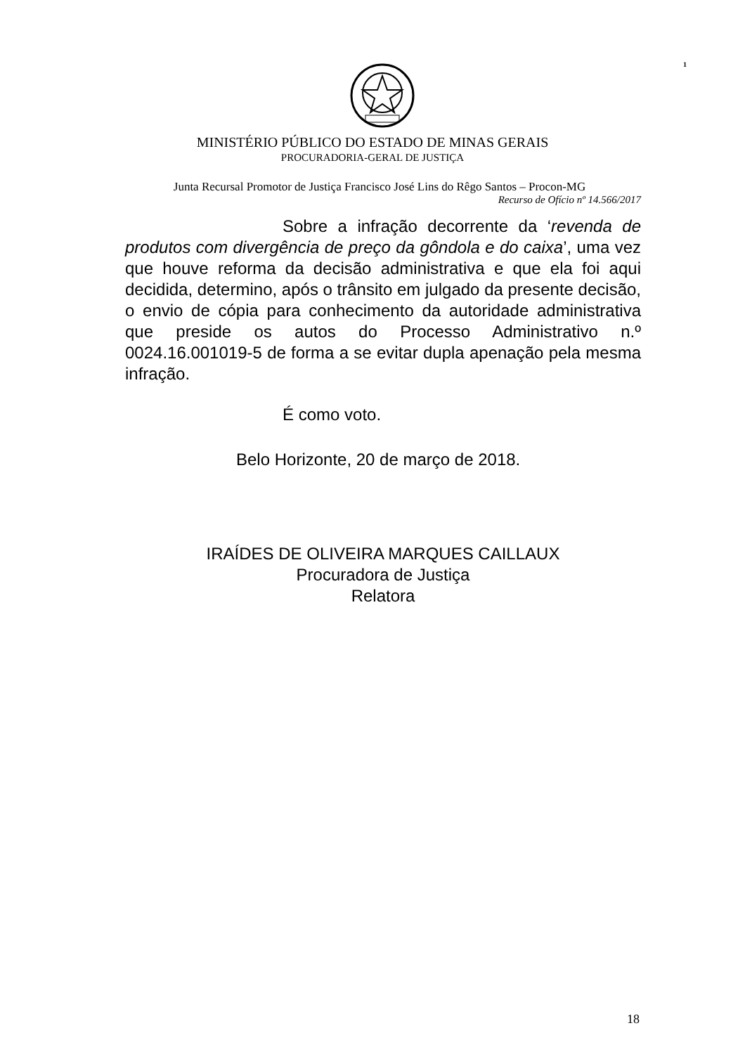1
MINISTÉRIO PÚBLICO DO ESTADO DE MINAS GERAIS
PROCURADORIA-GERAL DE JUSTIÇA
Junta Recursal Promotor de Justiça Francisco José Lins do Rêgo Santos – Procon-MG
Recurso de Ofício nº 14.566/2017
Sobre a infração decorrente da ‘revenda de produtos com divergência de preço da gôndola e do caixa’, uma vez que houve reforma da decisão administrativa e que ela foi aqui decidida, determino, após o trânsito em julgado da presente decisão, o envio de cópia para conhecimento da autoridade administrativa que preside os autos do Processo Administrativo n.º 0024.16.001019-5 de forma a se evitar dupla apenação pela mesma infração.
É como voto.
Belo Horizonte, 20 de março de 2018.
IRAÍDES DE OLIVEIRA MARQUES CAILLAUX
Procuradora de Justiça
Relatora
18